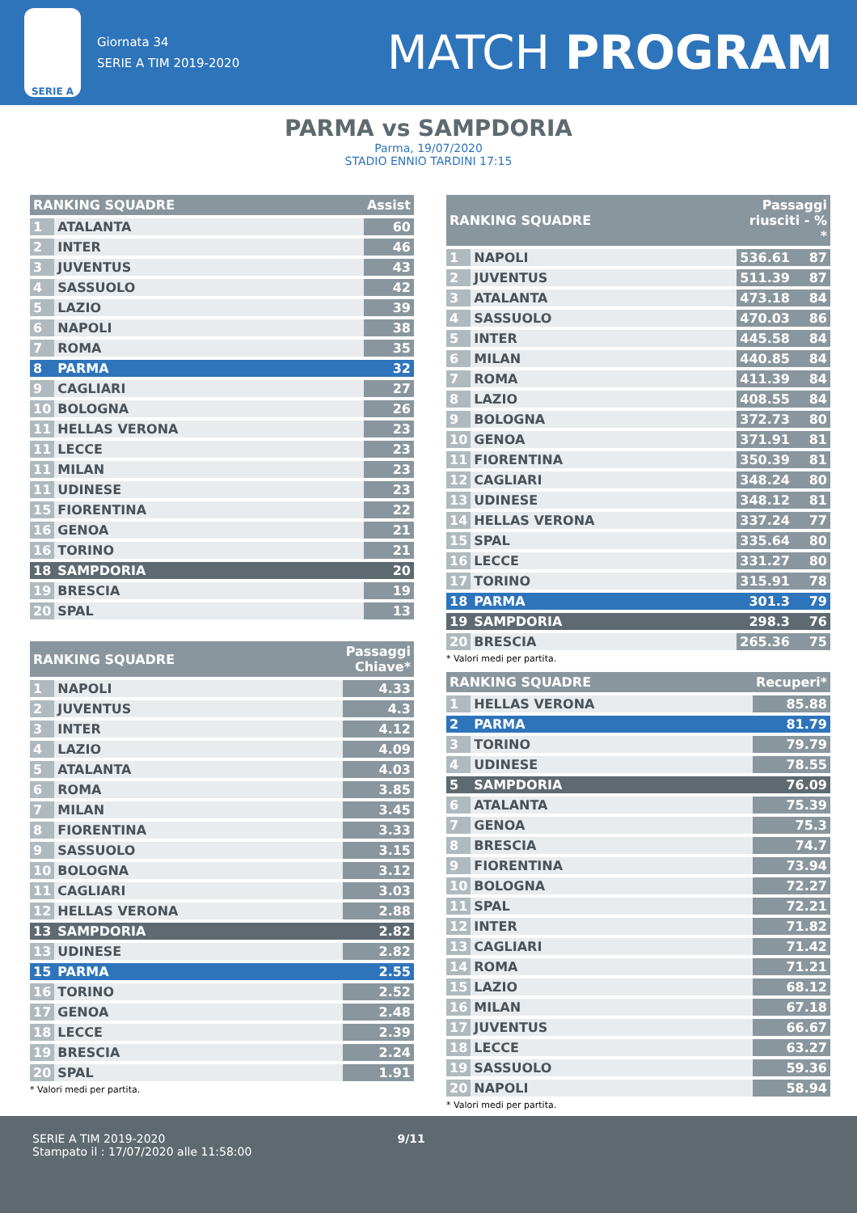SERIE A
Giornata 34
SERIE A TIM 2019-2020
MATCH PROGRAM
PARMA vs SAMPDORIA
Parma, 19/07/2020
STADIO ENNIO TARDINI 17:15
| RANKING SQUADRE | | Assist |
| --- | --- | --- |
| 1 | ATALANTA | 60 |
| 2 | INTER | 46 |
| 3 | JUVENTUS | 43 |
| 4 | SASSUOLO | 42 |
| 5 | LAZIO | 39 |
| 6 | NAPOLI | 38 |
| 7 | ROMA | 35 |
| 8 | PARMA | 32 |
| 9 | CAGLIARI | 27 |
| 10 | BOLOGNA | 26 |
| 11 | HELLAS VERONA | 23 |
| 11 | LECCE | 23 |
| 11 | MILAN | 23 |
| 11 | UDINESE | 23 |
| 15 | FIORENTINA | 22 |
| 16 | GENOA | 21 |
| 16 | TORINO | 21 |
| 18 | SAMPDORIA | 20 |
| 19 | BRESCIA | 19 |
| 20 | SPAL | 13 |
| RANKING SQUADRE | | Passaggi Chiave* |
| --- | --- | --- |
| 1 | NAPOLI | 4.33 |
| 2 | JUVENTUS | 4.3 |
| 3 | INTER | 4.12 |
| 4 | LAZIO | 4.09 |
| 5 | ATALANTA | 4.03 |
| 6 | ROMA | 3.85 |
| 7 | MILAN | 3.45 |
| 8 | FIORENTINA | 3.33 |
| 9 | SASSUOLO | 3.15 |
| 10 | BOLOGNA | 3.12 |
| 11 | CAGLIARI | 3.03 |
| 12 | HELLAS VERONA | 2.88 |
| 13 | SAMPDORIA | 2.82 |
| 13 | UDINESE | 2.82 |
| 15 | PARMA | 2.55 |
| 16 | TORINO | 2.52 |
| 17 | GENOA | 2.48 |
| 18 | LECCE | 2.39 |
| 19 | BRESCIA | 2.24 |
| 20 | SPAL | 1.91 |
* Valori medi per partita.
| RANKING SQUADRE | | Passaggi riusciti - % * | |
| --- | --- | --- | --- |
| 1 | NAPOLI | 536.61 | 87 |
| 2 | JUVENTUS | 511.39 | 87 |
| 3 | ATALANTA | 473.18 | 84 |
| 4 | SASSUOLO | 470.03 | 86 |
| 5 | INTER | 445.58 | 84 |
| 6 | MILAN | 440.85 | 84 |
| 7 | ROMA | 411.39 | 84 |
| 8 | LAZIO | 408.55 | 84 |
| 9 | BOLOGNA | 372.73 | 80 |
| 10 | GENOA | 371.91 | 81 |
| 11 | FIORENTINA | 350.39 | 81 |
| 12 | CAGLIARI | 348.24 | 80 |
| 13 | UDINESE | 348.12 | 81 |
| 14 | HELLAS VERONA | 337.24 | 77 |
| 15 | SPAL | 335.64 | 80 |
| 16 | LECCE | 331.27 | 80 |
| 17 | TORINO | 315.91 | 78 |
| 18 | PARMA | 301.3 | 79 |
| 19 | SAMPDORIA | 298.3 | 76 |
| 20 | BRESCIA | 265.36 | 75 |
* Valori medi per partita.
| RANKING SQUADRE | | Recuperi* |
| --- | --- | --- |
| 1 | HELLAS VERONA | 85.88 |
| 2 | PARMA | 81.79 |
| 3 | TORINO | 79.79 |
| 4 | UDINESE | 78.55 |
| 5 | SAMPDORIA | 76.09 |
| 6 | ATALANTA | 75.39 |
| 7 | GENOA | 75.3 |
| 8 | BRESCIA | 74.7 |
| 9 | FIORENTINA | 73.94 |
| 10 | BOLOGNA | 72.27 |
| 11 | SPAL | 72.21 |
| 12 | INTER | 71.82 |
| 13 | CAGLIARI | 71.42 |
| 14 | ROMA | 71.21 |
| 15 | LAZIO | 68.12 |
| 16 | MILAN | 67.18 |
| 17 | JUVENTUS | 66.67 |
| 18 | LECCE | 63.27 |
| 19 | SASSUOLO | 59.36 |
| 20 | NAPOLI | 58.94 |
* Valori medi per partita.
SERIE A TIM 2019-2020
Stampato il : 17/07/2020 alle 11:58:00
9/11